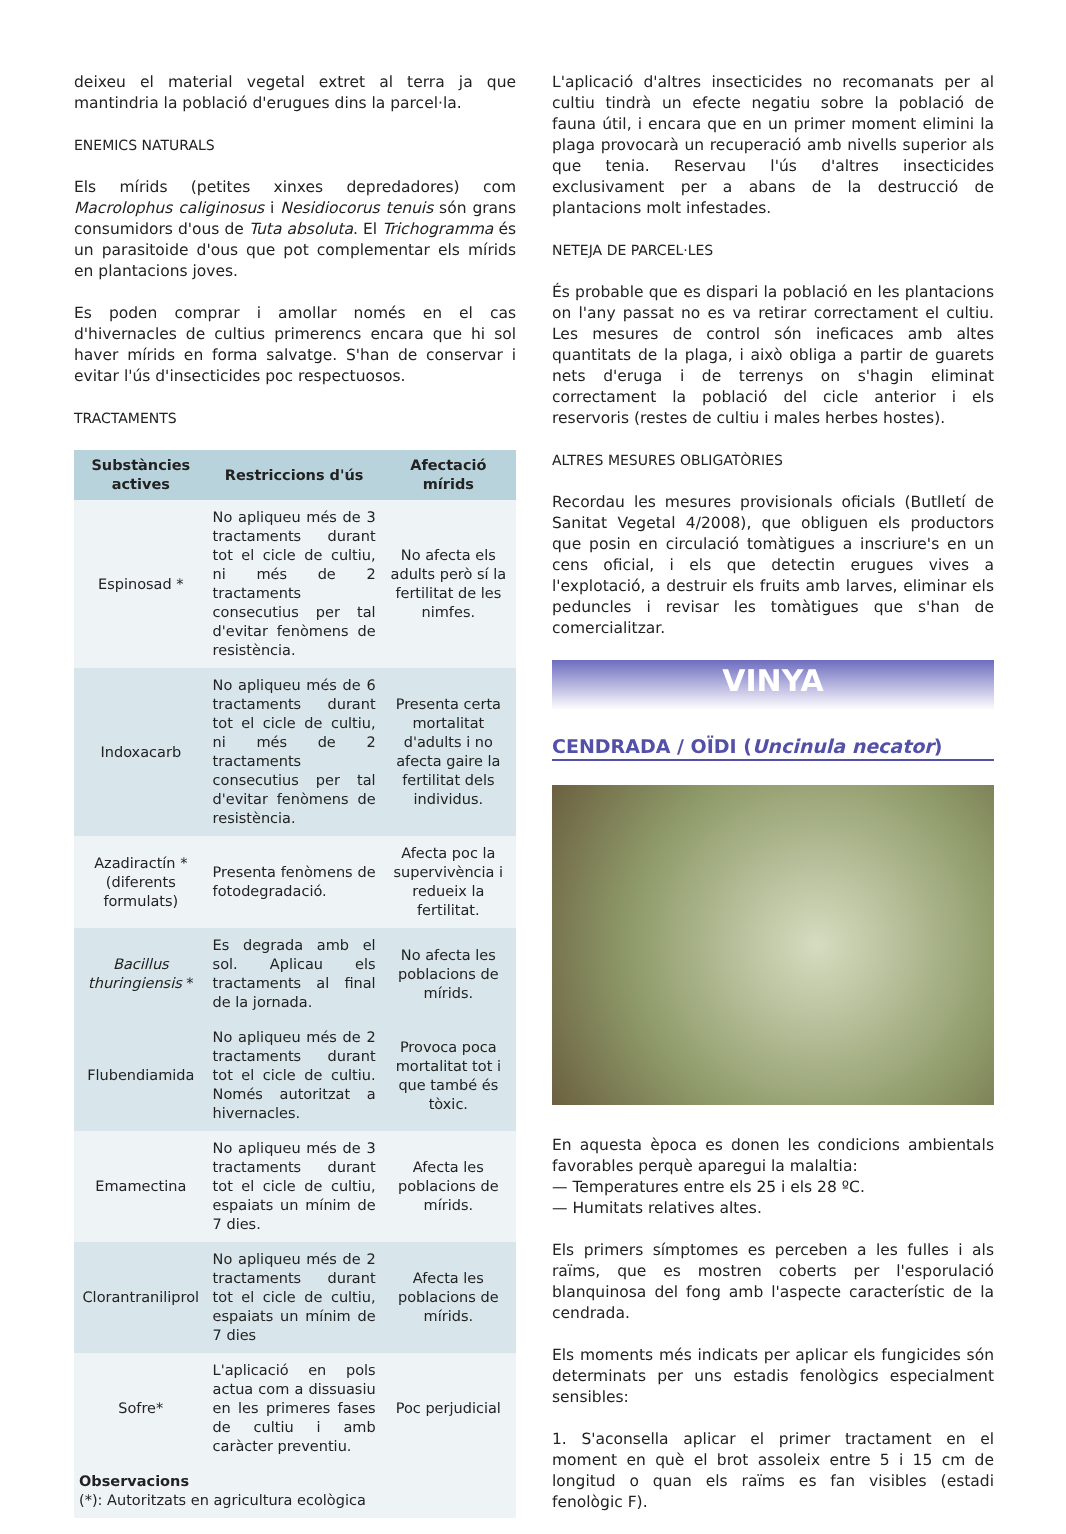deixeu el material vegetal extret al terra ja que mantindria la població d'erugues dins la parcel·la.
ENEMICS NATURALS
Els mírids (petites xinxes depredadores) com Macrolophus caliginosus i Nesidiocorus tenuis són grans consumidors d'ous de Tuta absoluta. El Trichogramma és un parasitoide d'ous que pot complementar els mírids en plantacions joves.
Es poden comprar i amollar només en el cas d'hivernacles de cultius primerencs encara que hi sol haver mírids en forma salvatge. S'han de conservar i evitar l'ús d'insecticides poc respectuosos.
TRACTAMENTS
| Substàncies actives | Restriccions d'ús | Afectació mírids |
| --- | --- | --- |
| Espinosad * | No apliqueu més de 3 tractaments durant tot el cicle de cultiu, ni més de 2 tractaments consecutius per tal d'evitar fenòmens de resistència. | No afecta els adults però sí la fertilitat de les nimfes. |
| Indoxacarb | No apliqueu més de 6 tractaments durant tot el cicle de cultiu, ni més de 2 tractaments consecutius per tal d'evitar fenòmens de resistència. | Presenta certa mortalitat d'adults i no afecta gaire la fertilitat dels individus. |
| Azadiractín * (diferents formulats) | Presenta fenòmens de fotodegradació. | Afecta poc la supervivència i redueix la fertilitat. |
| Bacillus thuringiensis * | Es degrada amb el sol. Aplicau els tractaments al final de la jornada. | No afecta les poblacions de mírids. |
| Flubendiamida | No apliqueu més de 2 tractaments durant tot el cicle de cultiu. Només autoritzat a hivernacles. | Provoca poca mortalitat tot i que també és tòxic. |
| Emamectina | No apliqueu més de 3 tractaments durant tot el cicle de cultiu, espaiats un mínim de 7 dies. | Afecta les poblacions de mírids. |
| Clorantraniliprol | No apliqueu més de 2 tractaments durant tot el cicle de cultiu, espaiats un mínim de 7 dies | Afecta les poblacions de mírids. |
| Sofre* | L'aplicació en pols actua com a dissuasiu en les primeres fases de cultiu i amb caràcter preventiu. | Poc perjudicial |
| Observacions (*): Autoritzats en agricultura ecològica | | |
L'aplicació d'altres insecticides no recomanats per al cultiu tindrà un efecte negatiu sobre la població de fauna útil, i encara que en un primer moment elimini la plaga provocarà un recuperació amb nivells superior als que tenia. Reservau l'ús d'altres insecticides exclusivament per a abans de la destrucció de plantacions molt infestades.
NETEJA DE PARCEL·LES
És probable que es dispari la població en les plantacions on l'any passat no es va retirar correctament el cultiu. Les mesures de control són ineficaces amb altes quantitats de la plaga, i això obliga a partir de guarets nets d'eruga i de terrenys on s'hagin eliminat correctament la població del cicle anterior i els reservoris (restes de cultiu i males herbes hostes).
ALTRES MESURES OBLIGATÒRIES
Recordau les mesures provisionals oficials (Butlletí de Sanitat Vegetal 4/2008), que obliguen els productors que posin en circulació tomàtigues a inscriure's en un cens oficial, i els que detectin erugues vives a l'explotació, a destruir els fruits amb larves, eliminar els peduncles i revisar les tomàtigues que s'han de comercialitzar.
VINYA
CENDRADA / OÏDI (Uncinula necator)
En aquesta època es donen les condicions ambientals favorables perquè aparegui la malaltia:
— Temperatures entre els 25 i els 28 ºC.
— Humitats relatives altes.
Els primers símptomes es perceben a les fulles i als raïms, que es mostren coberts per l'esporulació blanquinosa del fong amb l'aspecte característic de la cendrada.
Els moments més indicats per aplicar els fungicides són determinats per uns estadis fenològics especialment sensibles:
1. S'aconsella aplicar el primer tractament en el moment en què el brot assoleix entre 5 i 15 cm de longitud o quan els raïms es fan visibles (estadi fenològic F).